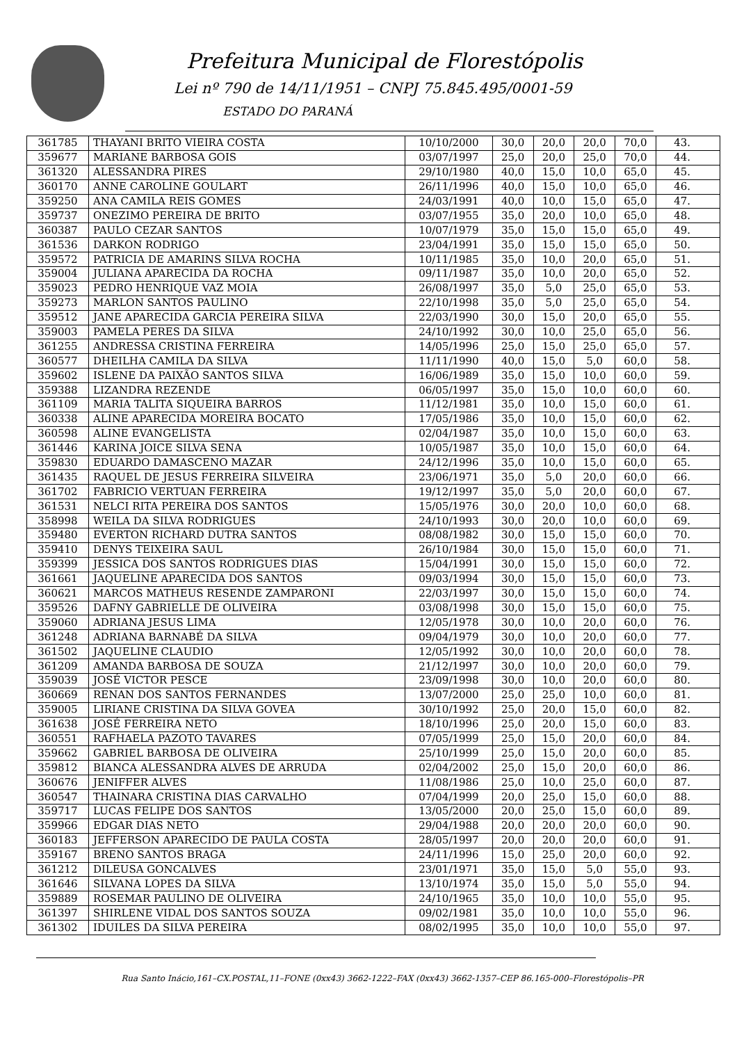Prefeitura Municipal de Florestópolis
Lei nº 790 de 14/11/1951 – CNPJ 75.845.495/0001-59
ESTADO DO PARANÁ
| 361785 | THAYANI BRITO VIEIRA COSTA | 10/10/2000 | 30,0 | 20,0 | 20,0 | 70,0 | 43. |
| 359677 | MARIANE BARBOSA GOIS | 03/07/1997 | 25,0 | 20,0 | 25,0 | 70,0 | 44. |
| 361320 | ALESSANDRA PIRES | 29/10/1980 | 40,0 | 15,0 | 10,0 | 65,0 | 45. |
| 360170 | ANNE CAROLINE GOULART | 26/11/1996 | 40,0 | 15,0 | 10,0 | 65,0 | 46. |
| 359250 | ANA CAMILA REIS GOMES | 24/03/1991 | 40,0 | 10,0 | 15,0 | 65,0 | 47. |
| 359737 | ONEZIMO PEREIRA DE BRITO | 03/07/1955 | 35,0 | 20,0 | 10,0 | 65,0 | 48. |
| 360387 | PAULO CEZAR SANTOS | 10/07/1979 | 35,0 | 15,0 | 15,0 | 65,0 | 49. |
| 361536 | DARKON RODRIGO | 23/04/1991 | 35,0 | 15,0 | 15,0 | 65,0 | 50. |
| 359572 | PATRICIA DE AMARINS SILVA ROCHA | 10/11/1985 | 35,0 | 10,0 | 20,0 | 65,0 | 51. |
| 359004 | JULIANA APARECIDA DA ROCHA | 09/11/1987 | 35,0 | 10,0 | 20,0 | 65,0 | 52. |
| 359023 | PEDRO HENRIQUE VAZ MOIA | 26/08/1997 | 35,0 | 5,0 | 25,0 | 65,0 | 53. |
| 359273 | MARLON SANTOS PAULINO | 22/10/1998 | 35,0 | 5,0 | 25,0 | 65,0 | 54. |
| 359512 | JANE APARECIDA GARCIA PEREIRA SILVA | 22/03/1990 | 30,0 | 15,0 | 20,0 | 65,0 | 55. |
| 359003 | PAMELA PERES DA SILVA | 24/10/1992 | 30,0 | 10,0 | 25,0 | 65,0 | 56. |
| 361255 | ANDRESSA CRISTINA FERREIRA | 14/05/1996 | 25,0 | 15,0 | 25,0 | 65,0 | 57. |
| 360577 | DHEILHA CAMILA DA SILVA | 11/11/1990 | 40,0 | 15,0 | 5,0 | 60,0 | 58. |
| 359602 | ISLENE DA PAIXÃO SANTOS SILVA | 16/06/1989 | 35,0 | 15,0 | 10,0 | 60,0 | 59. |
| 359388 | LIZANDRA REZENDE | 06/05/1997 | 35,0 | 15,0 | 10,0 | 60,0 | 60. |
| 361109 | MARIA TALITA SIQUEIRA BARROS | 11/12/1981 | 35,0 | 10,0 | 15,0 | 60,0 | 61. |
| 360338 | ALINE APARECIDA MOREIRA BOCATO | 17/05/1986 | 35,0 | 10,0 | 15,0 | 60,0 | 62. |
| 360598 | ALINE EVANGELISTA | 02/04/1987 | 35,0 | 10,0 | 15,0 | 60,0 | 63. |
| 361446 | KARINA JOICE SILVA SENA | 10/05/1987 | 35,0 | 10,0 | 15,0 | 60,0 | 64. |
| 359830 | EDUARDO DAMASCENO MAZAR | 24/12/1996 | 35,0 | 10,0 | 15,0 | 60,0 | 65. |
| 361435 | RAQUEL DE JESUS FERREIRA SILVEIRA | 23/06/1971 | 35,0 | 5,0 | 20,0 | 60,0 | 66. |
| 361702 | FABRICIO VERTUAN FERREIRA | 19/12/1997 | 35,0 | 5,0 | 20,0 | 60,0 | 67. |
| 361531 | NELCI RITA PEREIRA DOS SANTOS | 15/05/1976 | 30,0 | 20,0 | 10,0 | 60,0 | 68. |
| 358998 | WEILA DA SILVA RODRIGUES | 24/10/1993 | 30,0 | 20,0 | 10,0 | 60,0 | 69. |
| 359480 | EVERTON RICHARD DUTRA SANTOS | 08/08/1982 | 30,0 | 15,0 | 15,0 | 60,0 | 70. |
| 359410 | DENYS TEIXEIRA SAUL | 26/10/1984 | 30,0 | 15,0 | 15,0 | 60,0 | 71. |
| 359399 | JESSICA DOS SANTOS RODRIGUES DIAS | 15/04/1991 | 30,0 | 15,0 | 15,0 | 60,0 | 72. |
| 361661 | JAQUELINE APARECIDA DOS SANTOS | 09/03/1994 | 30,0 | 15,0 | 15,0 | 60,0 | 73. |
| 360621 | MARCOS MATHEUS RESENDE ZAMPARONI | 22/03/1997 | 30,0 | 15,0 | 15,0 | 60,0 | 74. |
| 359526 | DAFNY GABRIELLE DE OLIVEIRA | 03/08/1998 | 30,0 | 15,0 | 15,0 | 60,0 | 75. |
| 359060 | ADRIANA JESUS LIMA | 12/05/1978 | 30,0 | 10,0 | 20,0 | 60,0 | 76. |
| 361248 | ADRIANA BARNABÉ DA SILVA | 09/04/1979 | 30,0 | 10,0 | 20,0 | 60,0 | 77. |
| 361502 | JAQUELINE CLAUDIO | 12/05/1992 | 30,0 | 10,0 | 20,0 | 60,0 | 78. |
| 361209 | AMANDA BARBOSA DE SOUZA | 21/12/1997 | 30,0 | 10,0 | 20,0 | 60,0 | 79. |
| 359039 | JOSÉ VICTOR PESCE | 23/09/1998 | 30,0 | 10,0 | 20,0 | 60,0 | 80. |
| 360669 | RENAN DOS SANTOS FERNANDES | 13/07/2000 | 25,0 | 25,0 | 10,0 | 60,0 | 81. |
| 359005 | LIRIANE CRISTINA DA SILVA GOVEA | 30/10/1992 | 25,0 | 20,0 | 15,0 | 60,0 | 82. |
| 361638 | JOSÉ FERREIRA NETO | 18/10/1996 | 25,0 | 20,0 | 15,0 | 60,0 | 83. |
| 360551 | RAFHAELA PAZOTO TAVARES | 07/05/1999 | 25,0 | 15,0 | 20,0 | 60,0 | 84. |
| 359662 | GABRIEL BARBOSA DE OLIVEIRA | 25/10/1999 | 25,0 | 15,0 | 20,0 | 60,0 | 85. |
| 359812 | BIANCA ALESSANDRA ALVES DE ARRUDA | 02/04/2002 | 25,0 | 15,0 | 20,0 | 60,0 | 86. |
| 360676 | JENIFFER ALVES | 11/08/1986 | 25,0 | 10,0 | 25,0 | 60,0 | 87. |
| 360547 | THAINARA CRISTINA DIAS CARVALHO | 07/04/1999 | 20,0 | 25,0 | 15,0 | 60,0 | 88. |
| 359717 | LUCAS FELIPE DOS SANTOS | 13/05/2000 | 20,0 | 25,0 | 15,0 | 60,0 | 89. |
| 359966 | EDGAR DIAS NETO | 29/04/1988 | 20,0 | 20,0 | 20,0 | 60,0 | 90. |
| 360183 | JEFFERSON APARECIDO DE PAULA COSTA | 28/05/1997 | 20,0 | 20,0 | 20,0 | 60,0 | 91. |
| 359167 | BRENO SANTOS BRAGA | 24/11/1996 | 15,0 | 25,0 | 20,0 | 60,0 | 92. |
| 361212 | DILEUSA GONCALVES | 23/01/1971 | 35,0 | 15,0 | 5,0 | 55,0 | 93. |
| 361646 | SILVANA LOPES DA SILVA | 13/10/1974 | 35,0 | 15,0 | 5,0 | 55,0 | 94. |
| 359889 | ROSEMAR PAULINO DE OLIVEIRA | 24/10/1965 | 35,0 | 10,0 | 10,0 | 55,0 | 95. |
| 361397 | SHIRLENE VIDAL DOS SANTOS SOUZA | 09/02/1981 | 35,0 | 10,0 | 10,0 | 55,0 | 96. |
| 361302 | IDUILES DA SILVA PEREIRA | 08/02/1995 | 35,0 | 10,0 | 10,0 | 55,0 | 97. |
Rua Santo Inácio,161–CX.POSTAL,11–FONE (0xx43) 3662-1222–FAX (0xx43) 3662-1357–CEP 86.165-000–Florestópolis–PR